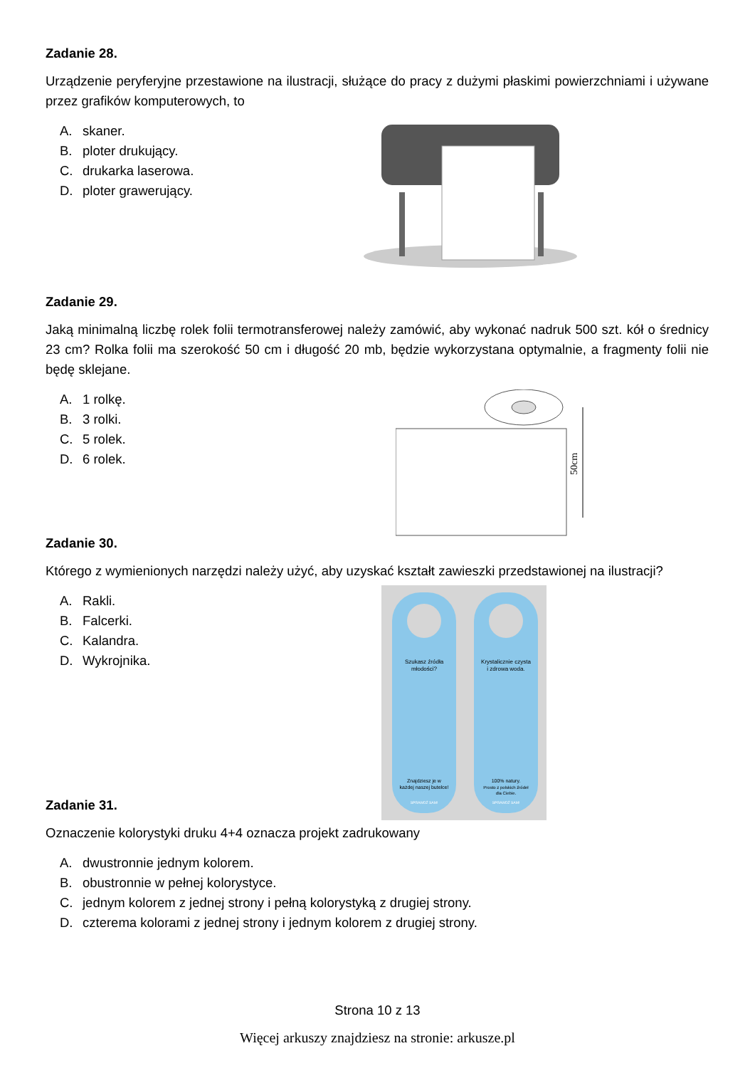Zadanie 28.
Urządzenie peryferyjne przestawione na ilustracji, służące do pracy z dużymi płaskimi powierzchniami i używane przez grafików komputerowych, to
A. skaner.
B. ploter drukujący.
C. drukarka laserowa.
D. ploter grawerujący.
Zadanie 29.
Jaką minimalną liczbę rolek folii termotransferowej należy zamówić, aby wykonać nadruk 500 szt. kół o średnicy 23 cm? Rolka folii ma szerokość 50 cm i długość 20 mb, będzie wykorzystana optymalnie, a fragmenty folii nie będę sklejane.
A. 1 rolkę.
B. 3 rolki.
C. 5 rolek.
D. 6 rolek.
50cm
Zadanie 30.
Którego z wymienionych narzędzi należy użyć, aby uzyskać kształt zawieszki przedstawionej na ilustracji?
A. Rakli.
B. Falcerki.
C. Kalandra.
D. Wykrojnika.
Szukasz źródła
młodości?
Krystalicznie czysta
i zdrowa woda.
Znajdziesz je w
każdej naszej butelce!
100% natury.
Prosto z polskich źródeł
dla Ciebie.
SPRAWDŹ SAM!
SPRAWDŹ SAM!
Zadanie 31.
Oznaczenie kolorystyki druku 4+4 oznacza projekt zadrukowany
A. dwustronnie jednym kolorem.
B. obustronnie w pełnej kolorystyce.
C. jednym kolorem z jednej strony i pełną kolorystyką z drugiej strony.
D. czterema kolorami z jednej strony i jednym kolorem z drugiej strony.
Strona 10 z 13
Więcej arkuszy znajdziesz na stronie: arkusze.pl